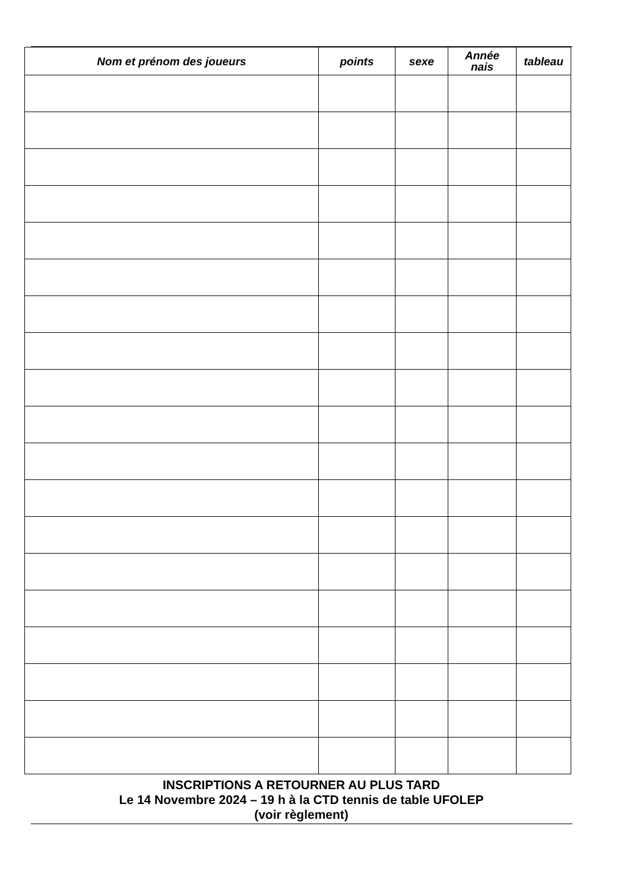| Nom et prénom des joueurs | points | sexe | Année nais | tableau |
| --- | --- | --- | --- | --- |
INSCRIPTIONS A RETOURNER AU PLUS TARD
Le 14 Novembre 2024 – 19 h à la CTD tennis de table UFOLEP
(voir règlement)